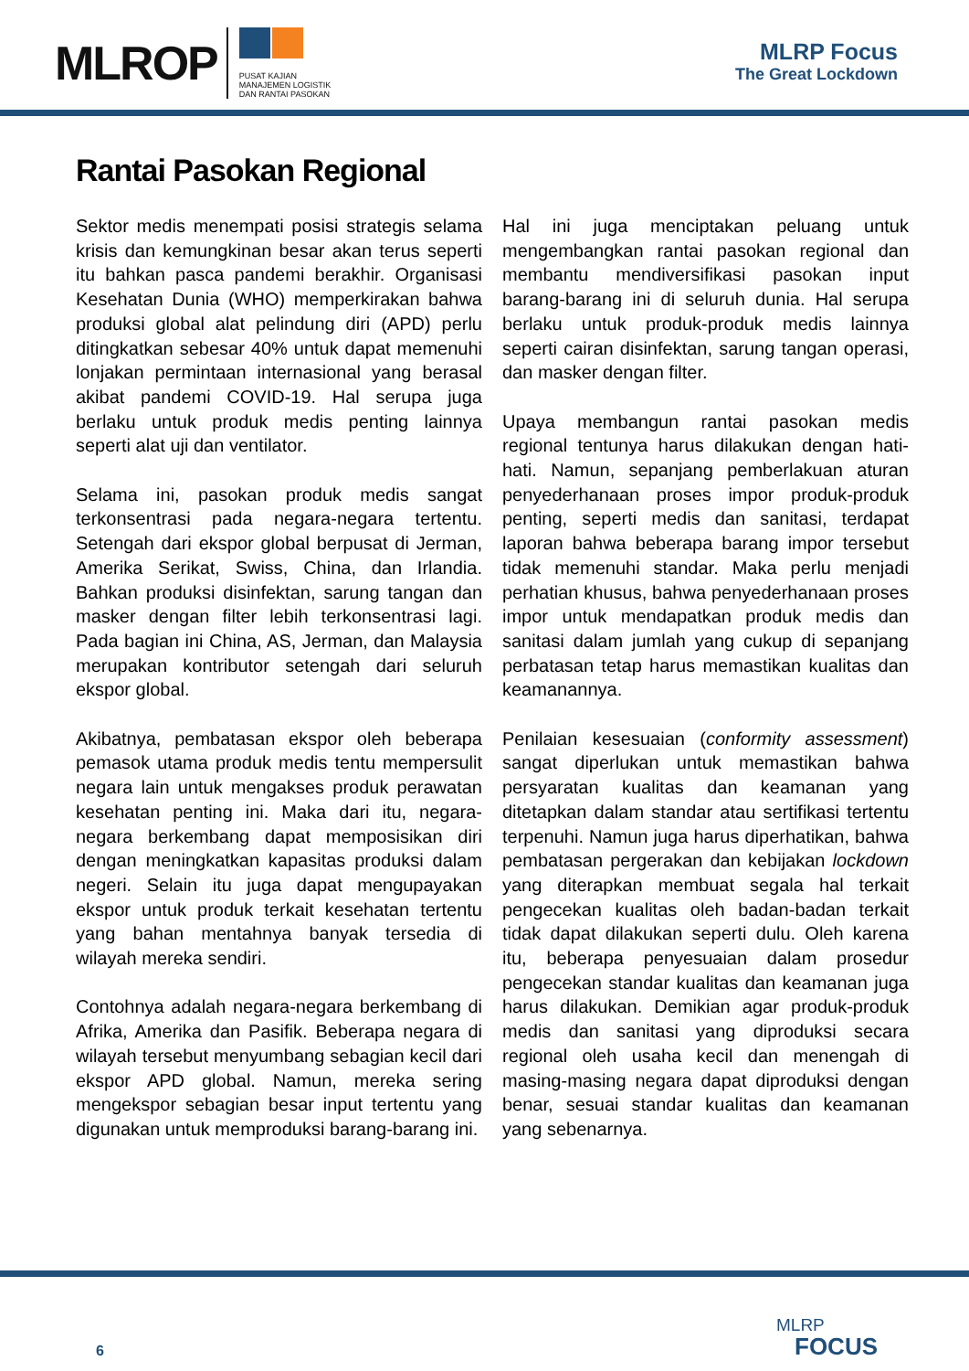MLROP
PUSAT KAJIAN
MANAJEMEN LOGISTIK
DAN RANTAI PASOKAN
MLRP Focus
The Great Lockdown
Rantai Pasokan Regional
Sektor medis menempati posisi strategis selama krisis dan kemungkinan besar akan terus seperti itu bahkan pasca pandemi berakhir. Organisasi Kesehatan Dunia (WHO) memperkirakan bahwa produksi global alat pelindung diri (APD) perlu ditingkatkan sebesar 40% untuk dapat memenuhi lonjakan permintaan internasional yang berasal akibat pandemi COVID-19. Hal serupa juga berlaku untuk produk medis penting lainnya seperti alat uji dan ventilator.
Selama ini, pasokan produk medis sangat terkonsentrasi pada negara-negara tertentu. Setengah dari ekspor global berpusat di Jerman, Amerika Serikat, Swiss, China, dan Irlandia. Bahkan produksi disinfektan, sarung tangan dan masker dengan filter lebih terkonsentrasi lagi. Pada bagian ini China, AS, Jerman, dan Malaysia merupakan kontributor setengah dari seluruh ekspor global.
Akibatnya, pembatasan ekspor oleh beberapa pemasok utama produk medis tentu mempersulit negara lain untuk mengakses produk perawatan kesehatan penting ini. Maka dari itu, negara-negara berkembang dapat memposisikan diri dengan meningkatkan kapasitas produksi dalam negeri. Selain itu juga dapat mengupayakan ekspor untuk produk terkait kesehatan tertentu yang bahan mentahnya banyak tersedia di wilayah mereka sendiri.
Contohnya adalah negara-negara berkembang di Afrika, Amerika dan Pasifik. Beberapa negara di wilayah tersebut menyumbang sebagian kecil dari ekspor APD global. Namun, mereka sering mengekspor sebagian besar input tertentu yang digunakan untuk memproduksi barang-barang ini.
Hal ini juga menciptakan peluang untuk mengembangkan rantai pasokan regional dan membantu mendiversifikasi pasokan input barang-barang ini di seluruh dunia. Hal serupa berlaku untuk produk-produk medis lainnya seperti cairan disinfektan, sarung tangan operasi, dan masker dengan filter.
Upaya membangun rantai pasokan medis regional tentunya harus dilakukan dengan hati-hati. Namun, sepanjang pemberlakuan aturan penyederhanaan proses impor produk-produk penting, seperti medis dan sanitasi, terdapat laporan bahwa beberapa barang impor tersebut tidak memenuhi standar. Maka perlu menjadi perhatian khusus, bahwa penyederhanaan proses impor untuk mendapatkan produk medis dan sanitasi dalam jumlah yang cukup di sepanjang perbatasan tetap harus memastikan kualitas dan keamanannya.
Penilaian kesesuaian (conformity assessment) sangat diperlukan untuk memastikan bahwa persyaratan kualitas dan keamanan yang ditetapkan dalam standar atau sertifikasi tertentu terpenuhi. Namun juga harus diperhatikan, bahwa pembatasan pergerakan dan kebijakan lockdown yang diterapkan membuat segala hal terkait pengecekan kualitas oleh badan-badan terkait tidak dapat dilakukan seperti dulu. Oleh karena itu, beberapa penyesuaian dalam prosedur pengecekan standar kualitas dan keamanan juga harus dilakukan. Demikian agar produk-produk medis dan sanitasi yang diproduksi secara regional oleh usaha kecil dan menengah di masing-masing negara dapat diproduksi dengan benar, sesuai standar kualitas dan keamanan yang sebenarnya.
6 MLRP
FOCUS